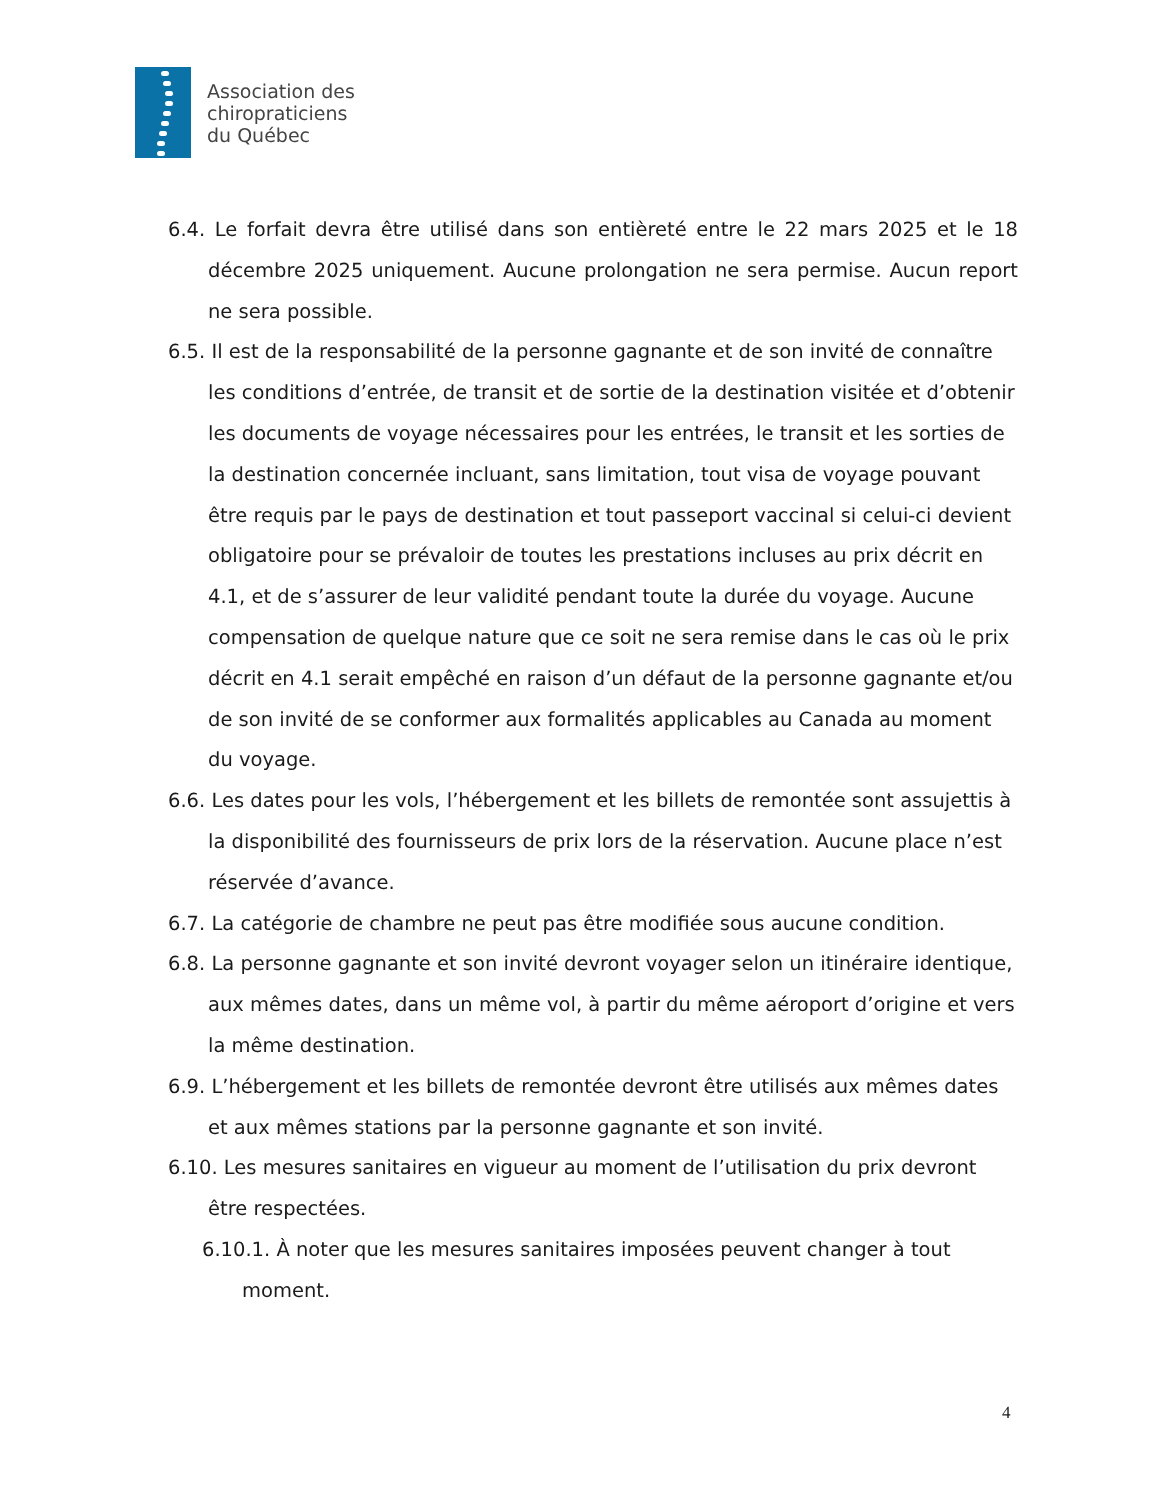Association des
chiropraticiens
du Québec
6.4. Le forfait devra être utilisé dans son entièreté entre le 22 mars 2025 et le 18 décembre 2025 uniquement. Aucune prolongation ne sera permise. Aucun report ne sera possible.
6.5. Il est de la responsabilité de la personne gagnante et de son invité de connaître les conditions d’entrée, de transit et de sortie de la destination visitée et d’obtenir les documents de voyage nécessaires pour les entrées, le transit et les sorties de la destination concernée incluant, sans limitation, tout visa de voyage pouvant être requis par le pays de destination et tout passeport vaccinal si celui-ci devient obligatoire pour se prévaloir de toutes les prestations incluses au prix décrit en 4.1, et de s’assurer de leur validité pendant toute la durée du voyage. Aucune compensation de quelque nature que ce soit ne sera remise dans le cas où le prix décrit en 4.1 serait empêché en raison d’un défaut de la personne gagnante et/ou de son invité de se conformer aux formalités applicables au Canada au moment du voyage.
6.6. Les dates pour les vols, l’hébergement et les billets de remontée sont assujettis à la disponibilité des fournisseurs de prix lors de la réservation. Aucune place n’est réservée d’avance.
6.7. La catégorie de chambre ne peut pas être modifiée sous aucune condition.
6.8. La personne gagnante et son invité devront voyager selon un itinéraire identique, aux mêmes dates, dans un même vol, à partir du même aéroport d’origine et vers la même destination.
6.9. L’hébergement et les billets de remontée devront être utilisés aux mêmes dates et aux mêmes stations par la personne gagnante et son invité.
6.10. Les mesures sanitaires en vigueur au moment de l’utilisation du prix devront être respectées.
6.10.1. À noter que les mesures sanitaires imposées peuvent changer à tout moment.
4